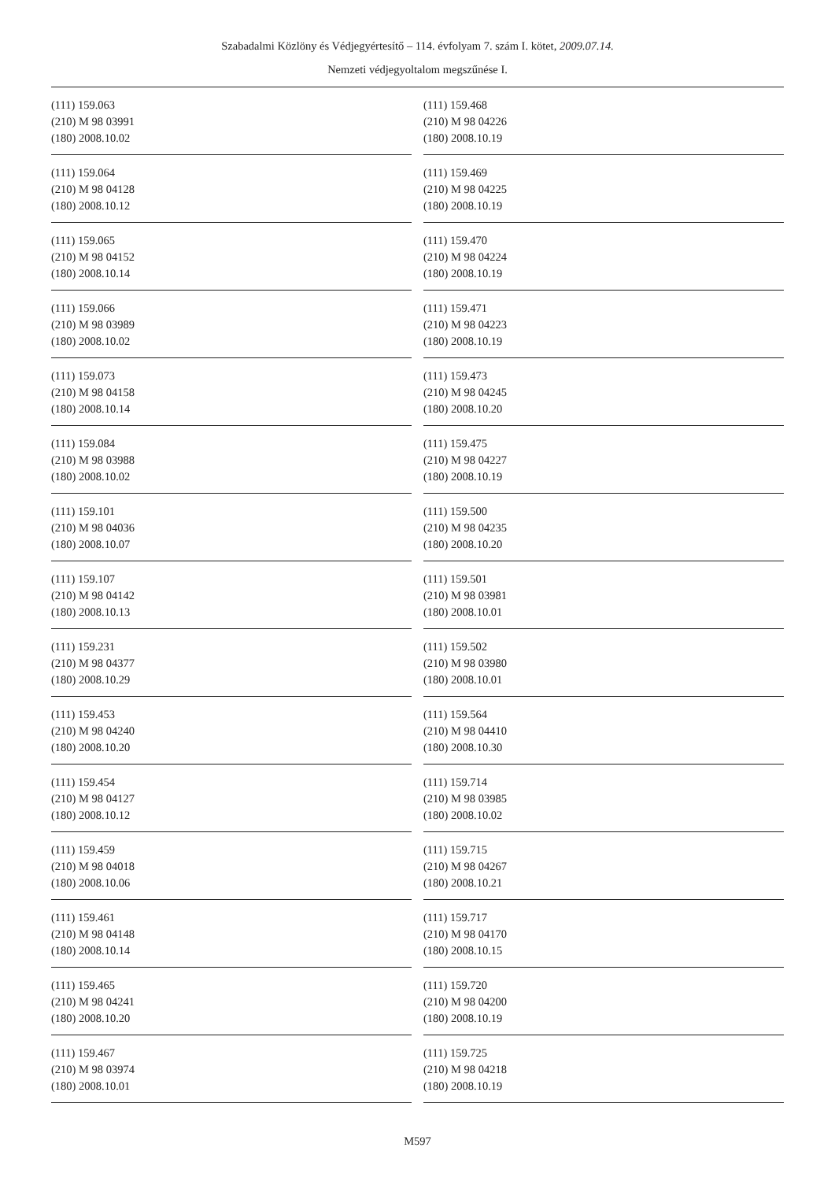Szabadalmi Közlöny és Védjegyértesítő – 114. évfolyam 7. szám I. kötet, 2009.07.14.
Nemzeti védjegyoltalom megszűnése I.
(111) 159.063
(210) M 98 03991
(180) 2008.10.02
(111) 159.064
(210) M 98 04128
(180) 2008.10.12
(111) 159.065
(210) M 98 04152
(180) 2008.10.14
(111) 159.066
(210) M 98 03989
(180) 2008.10.02
(111) 159.073
(210) M 98 04158
(180) 2008.10.14
(111) 159.084
(210) M 98 03988
(180) 2008.10.02
(111) 159.101
(210) M 98 04036
(180) 2008.10.07
(111) 159.107
(210) M 98 04142
(180) 2008.10.13
(111) 159.231
(210) M 98 04377
(180) 2008.10.29
(111) 159.453
(210) M 98 04240
(180) 2008.10.20
(111) 159.454
(210) M 98 04127
(180) 2008.10.12
(111) 159.459
(210) M 98 04018
(180) 2008.10.06
(111) 159.461
(210) M 98 04148
(180) 2008.10.14
(111) 159.465
(210) M 98 04241
(180) 2008.10.20
(111) 159.467
(210) M 98 03974
(180) 2008.10.01
(111) 159.468
(210) M 98 04226
(180) 2008.10.19
(111) 159.469
(210) M 98 04225
(180) 2008.10.19
(111) 159.470
(210) M 98 04224
(180) 2008.10.19
(111) 159.471
(210) M 98 04223
(180) 2008.10.19
(111) 159.473
(210) M 98 04245
(180) 2008.10.20
(111) 159.475
(210) M 98 04227
(180) 2008.10.19
(111) 159.500
(210) M 98 04235
(180) 2008.10.20
(111) 159.501
(210) M 98 03981
(180) 2008.10.01
(111) 159.502
(210) M 98 03980
(180) 2008.10.01
(111) 159.564
(210) M 98 04410
(180) 2008.10.30
(111) 159.714
(210) M 98 03985
(180) 2008.10.02
(111) 159.715
(210) M 98 04267
(180) 2008.10.21
(111) 159.717
(210) M 98 04170
(180) 2008.10.15
(111) 159.720
(210) M 98 04200
(180) 2008.10.19
(111) 159.725
(210) M 98 04218
(180) 2008.10.19
M597